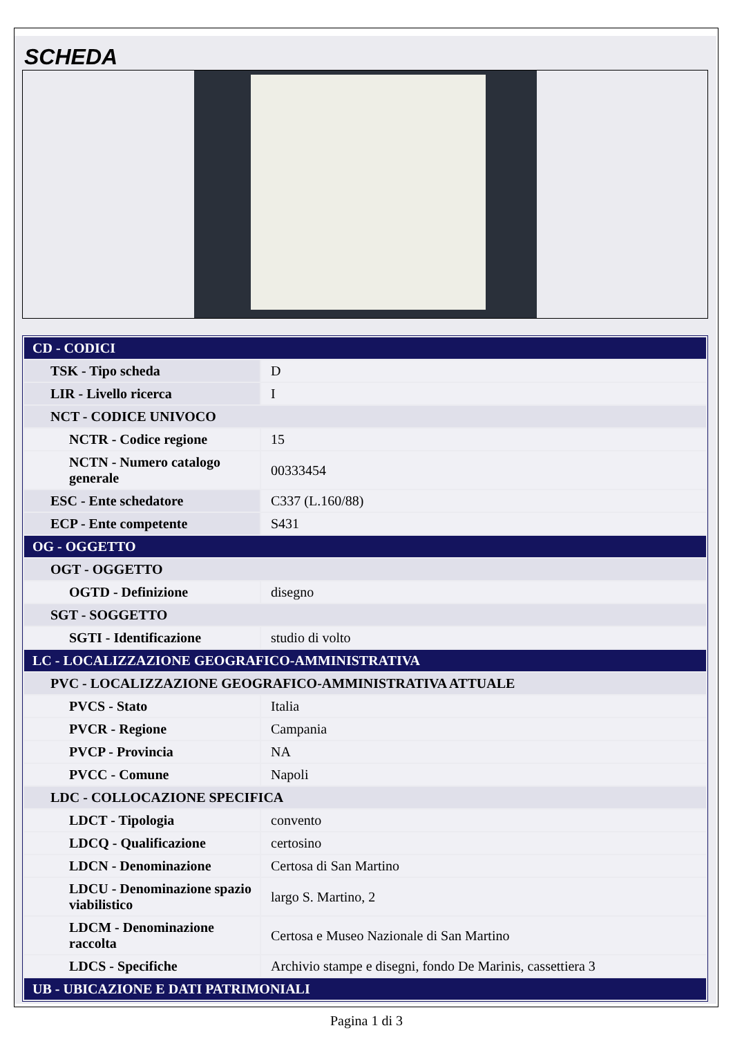SCHEDA
| CD - CODICI | |
| TSK - Tipo scheda | D |
| LIR - Livello ricerca | I |
| NCT - CODICE UNIVOCO | |
| NCTR - Codice regione | 15 |
| NCTN - Numero catalogo generale | 00333454 |
| ESC - Ente schedatore | C337 (L.160/88) |
| ECP - Ente competente | S431 |
| OG - OGGETTO | |
| OGT - OGGETTO | |
| OGTD - Definizione | disegno |
| SGT - SOGGETTO | |
| SGTI - Identificazione | studio di volto |
| LC - LOCALIZZAZIONE GEOGRAFICO-AMMINISTRATIVA | |
| PVC - LOCALIZZAZIONE GEOGRAFICO-AMMINISTRATIVA ATTUALE | |
| PVCS - Stato | Italia |
| PVCR - Regione | Campania |
| PVCP - Provincia | NA |
| PVCC - Comune | Napoli |
| LDC - COLLOCAZIONE SPECIFICA | |
| LDCT - Tipologia | convento |
| LDCQ - Qualificazione | certosino |
| LDCN - Denominazione | Certosa di San Martino |
| LDCU - Denominazione spazio viabilistico | largo S. Martino, 2 |
| LDCM - Denominazione raccolta | Certosa e Museo Nazionale di San Martino |
| LDCS - Specifiche | Archivio stampe e disegni, fondo De Marinis, cassettiera 3 |
| UB - UBICAZIONE E DATI PATRIMONIALI | |
Pagina 1 di 3